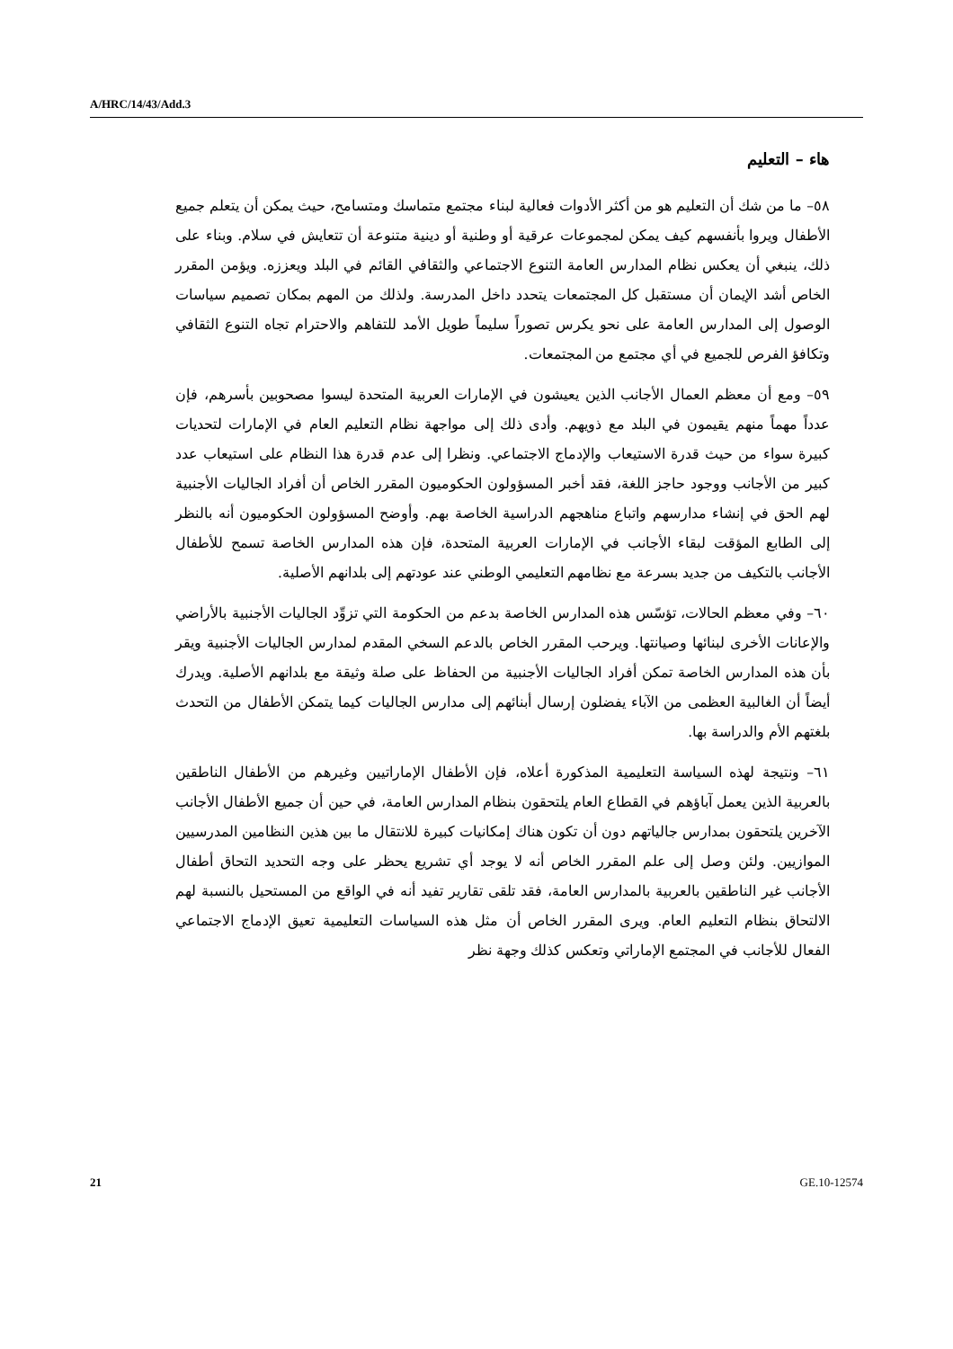A/HRC/14/43/Add.3
هاء – التعليم
٥٨– ما من شك أن التعليم هو من أكثر الأدوات فعالية لبناء مجتمع متماسك ومتسامح، حيث يمكن أن يتعلم جميع الأطفال ويروا بأنفسهم كيف يمكن لمجموعات عرقية أو وطنية أو دينية متنوعة أن تتعايش في سلام. وبناء على ذلك، ينبغي أن يعكس نظام المدارس العامة التنوع الاجتماعي والثقافي القائم في البلد ويعززه. ويؤمن المقرر الخاص أشد الإيمان أن مستقبل كل المجتمعات يتحدد داخل المدرسة. ولذلك من المهم بمكان تصميم سياسات الوصول إلى المدارس العامة على نحو يكرس تصوراً سليماً طويل الأمد للتفاهم والاحترام تجاه التنوع الثقافي وتكافؤ الفرص للجميع في أي مجتمع من المجتمعات.
٥٩– ومع أن معظم العمال الأجانب الذين يعيشون في الإمارات العربية المتحدة ليسوا مصحوبين بأسرهم، فإن عدداً مهماً منهم يقيمون في البلد مع ذويهم. وأدى ذلك إلى مواجهة نظام التعليم العام في الإمارات لتحديات كبيرة سواء من حيث قدرة الاستيعاب والإدماج الاجتماعي. ونظرا إلى عدم قدرة هذا النظام على استيعاب عدد كبير من الأجانب ووجود حاجز اللغة، فقد أخبر المسؤولون الحكوميون المقرر الخاص أن أفراد الجاليات الأجنبية لهم الحق في إنشاء مدارسهم واتباع مناهجهم الدراسية الخاصة بهم. وأوضح المسؤولون الحكوميون أنه بالنظر إلى الطابع المؤقت لبقاء الأجانب في الإمارات العربية المتحدة، فإن هذه المدارس الخاصة تسمح للأطفال الأجانب بالتكيف من جديد بسرعة مع نظامهم التعليمي الوطني عند عودتهم إلى بلدانهم الأصلية.
٦٠– وفي معظم الحالات، تؤسّس هذه المدارس الخاصة بدعم من الحكومة التي تزوِّد الجاليات الأجنبية بالأراضي والإعانات الأخرى لبنائها وصيانتها. ويرحب المقرر الخاص بالدعم السخي المقدم لمدارس الجاليات الأجنبية ويقر بأن هذه المدارس الخاصة تمكن أفراد الجاليات الأجنبية من الحفاظ على صلة وثيقة مع بلدانهم الأصلية. ويدرك أيضاً أن الغالبية العظمى من الآباء يفضلون إرسال أبنائهم إلى مدارس الجاليات كيما يتمكن الأطفال من التحدث بلغتهم الأم والدراسة بها.
٦١– ونتيجة لهذه السياسة التعليمية المذكورة أعلاه، فإن الأطفال الإماراتيين وغيرهم من الأطفال الناطقين بالعربية الذين يعمل آباؤهم في القطاع العام يلتحقون بنظام المدارس العامة، في حين أن جميع الأطفال الأجانب الآخرين يلتحقون بمدارس جالياتهم دون أن تكون هناك إمكانيات كبيرة للانتقال ما بين هذين النظامين المدرسيين الموازيين. ولئن وصل إلى علم المقرر الخاص أنه لا يوجد أي تشريع يحظر على وجه التحديد التحاق أطفال الأجانب غير الناطقين بالعربية بالمدارس العامة، فقد تلقى تقارير تفيد أنه في الواقع من المستحيل بالنسبة لهم الالتحاق بنظام التعليم العام. ويرى المقرر الخاص أن مثل هذه السياسات التعليمية تعيق الإدماج الاجتماعي الفعال للأجانب في المجتمع الإماراتي وتعكس كذلك وجهة نظر
21 GE.10-12574